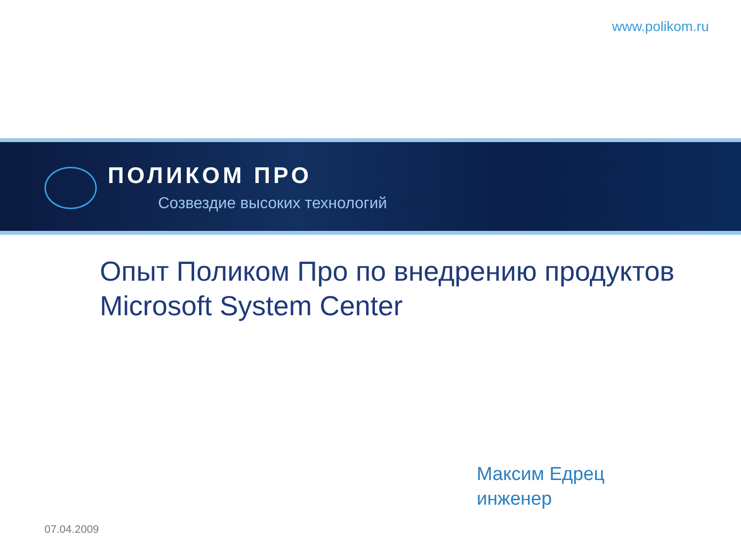www.polikom.ru
ПОЛИКОМ ПРО
Созвездие высоких технологий
Опыт Поликом Про по внедрению продуктов
Microsoft System Center
Максим Едрец
инженер
07.04.2009